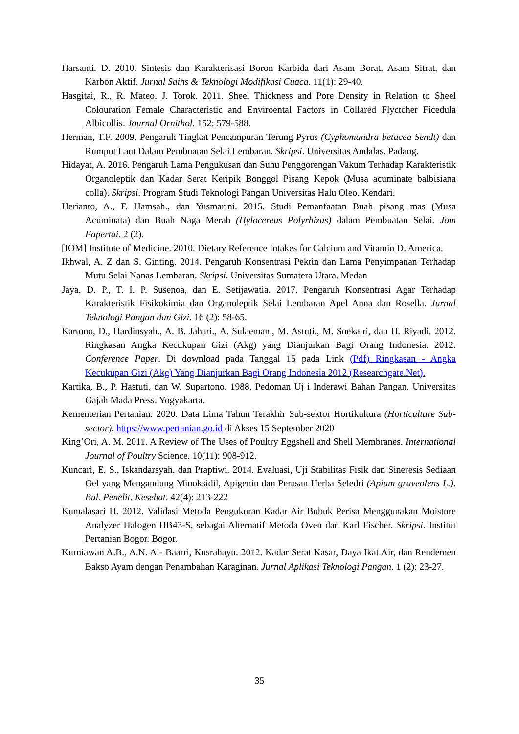Harsanti. D. 2010. Sintesis dan Karakterisasi Boron Karbida dari Asam Borat, Asam Sitrat, dan Karbon Aktif. Jurnal Sains & Teknologi Modifikasi Cuaca. 11(1): 29-40.
Hasgitai, R., R. Mateo, J. Torok. 2011. Sheel Thickness and Pore Density in Relation to Sheel Colouration Female Characteristic and Enviroental Factors in Collared Flyctcher Ficedula Albicollis. Journal Ornithol. 152: 579-588.
Herman, T.F. 2009. Pengaruh Tingkat Pencampuran Terung Pyrus (Cyphomandra betacea Sendt) dan Rumput Laut Dalam Pembuatan Selai Lembaran. Skripsi. Universitas Andalas. Padang.
Hidayat, A. 2016. Pengaruh Lama Pengukusan dan Suhu Penggorengan Vakum Terhadap Karakteristik Organoleptik dan Kadar Serat Keripik Bonggol Pisang Kepok (Musa acuminate balbisiana colla). Skripsi. Program Studi Teknologi Pangan Universitas Halu Oleo. Kendari.
Herianto, A., F. Hamsah., dan Yusmarini. 2015. Studi Pemanfaatan Buah pisang mas (Musa Acuminata) dan Buah Naga Merah (Hylocereus Polyrhizus) dalam Pembuatan Selai. Jom Fapertai. 2 (2).
[IOM] Institute of Medicine. 2010. Dietary Reference Intakes for Calcium and Vitamin D. America.
Ikhwal, A. Z dan S. Ginting. 2014. Pengaruh Konsentrasi Pektin dan Lama Penyimpanan Terhadap Mutu Selai Nanas Lembaran. Skripsi. Universitas Sumatera Utara. Medan
Jaya, D. P., T. I. P. Susenoa, dan E. Setijawatia. 2017. Pengaruh Konsentrasi Agar Terhadap Karakteristik Fisikokimia dan Organoleptik Selai Lembaran Apel Anna dan Rosella. Jurnal Teknologi Pangan dan Gizi. 16 (2): 58-65.
Kartono, D., Hardinsyah., A. B. Jahari., A. Sulaeman., M. Astuti., M. Soekatri, dan H. Riyadi. 2012. Ringkasan Angka Kecukupan Gizi (Akg) yang Dianjurkan Bagi Orang Indonesia. 2012. Conference Paper. Di download pada Tanggal 15 pada Link (Pdf) Ringkasan - Angka Kecukupan Gizi (Akg) Yang Dianjurkan Bagi Orang Indonesia 2012 (Researchgate.Net).
Kartika, B., P. Hastuti, dan W. Supartono. 1988. Pedoman Uj i Inderawi Bahan Pangan. Universitas Gajah Mada Press. Yogyakarta.
Kementerian Pertanian. 2020. Data Lima Tahun Terakhir Sub-sektor Hortikultura (Horticulture Sub-sector). https://www.pertanian.go.id di Akses 15 September 2020
King’Ori, A. M. 2011. A Review of The Uses of Poultry Eggshell and Shell Membranes. International Journal of Poultry Science. 10(11): 908-912.
Kuncari, E. S., Iskandarsyah, dan Praptiwi. 2014. Evaluasi, Uji Stabilitas Fisik dan Sineresis Sediaan Gel yang Mengandung Minoksidil, Apigenin dan Perasan Herba Seledri (Apium graveolens L.). Bul. Penelit. Kesehat. 42(4): 213-222
Kumalasari H. 2012. Validasi Metoda Pengukuran Kadar Air Bubuk Perisa Menggunakan Moisture Analyzer Halogen HB43-S, sebagai Alternatif Metoda Oven dan Karl Fischer. Skripsi. Institut Pertanian Bogor. Bogor.
Kurniawan A.B., A.N. Al- Baarri, Kusrahayu. 2012. Kadar Serat Kasar, Daya Ikat Air, dan Rendemen Bakso Ayam dengan Penambahan Karaginan. Jurnal Aplikasi Teknologi Pangan. 1 (2): 23-27.
35